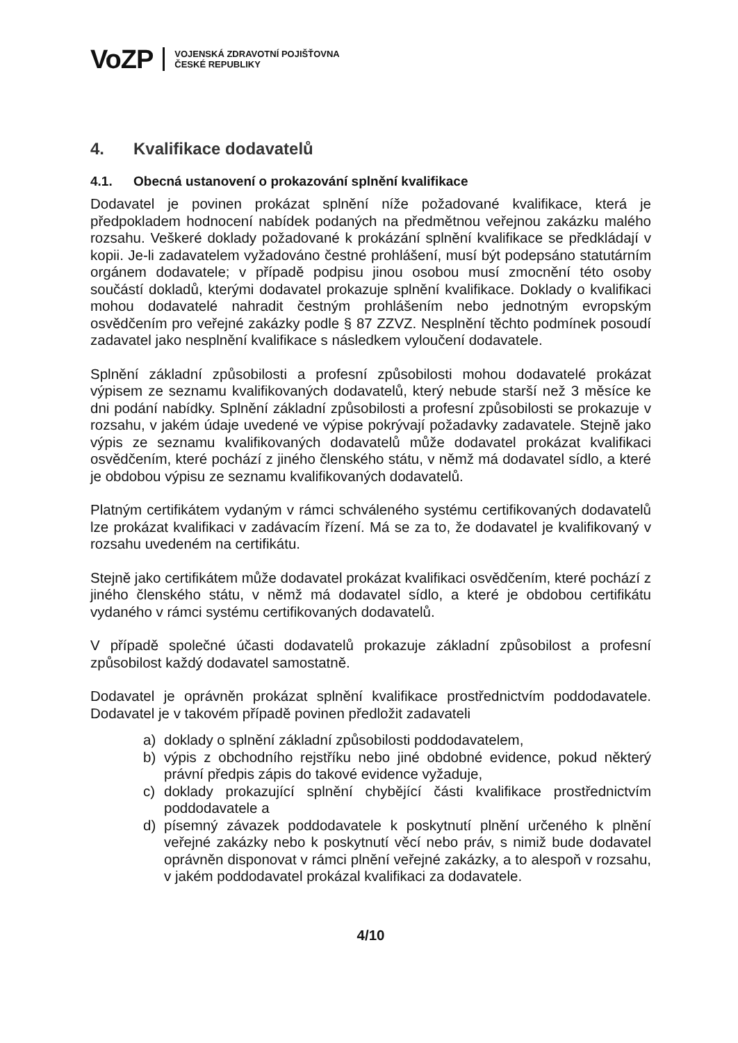VoZP VOJENSKÁ ZDRAVOTNÍ POJIŠŤOVNA
ČESKÉ REPUBLIKY
4. Kvalifikace dodavatelů
4.1. Obecná ustanovení o prokazování splnění kvalifikace
Dodavatel je povinen prokázat splnění níže požadované kvalifikace, která je předpokladem hodnocení nabídek podaných na předmětnou veřejnou zakázku malého rozsahu. Veškeré doklady požadované k prokázání splnění kvalifikace se předkládají v kopii. Je-li zadavatelem vyžadováno čestné prohlášení, musí být podepsáno statutárním orgánem dodavatele; v případě podpisu jinou osobou musí zmocnění této osoby součástí dokladů, kterými dodavatel prokazuje splnění kvalifikace. Doklady o kvalifikaci mohou dodavatelé nahradit čestným prohlášením nebo jednotným evropským osvědčením pro veřejné zakázky podle § 87 ZZVZ. Nesplnění těchto podmínek posoudí zadavatel jako nesplnění kvalifikace s následkem vyloučení dodavatele.
Splnění základní způsobilosti a profesní způsobilosti mohou dodavatelé prokázat výpisem ze seznamu kvalifikovaných dodavatelů, který nebude starší než 3 měsíce ke dni podání nabídky. Splnění základní způsobilosti a profesní způsobilosti se prokazuje v rozsahu, v jakém údaje uvedené ve výpise pokrývají požadavky zadavatele. Stejně jako výpis ze seznamu kvalifikovaných dodavatelů může dodavatel prokázat kvalifikaci osvědčením, které pochází z jiného členského státu, v němž má dodavatel sídlo, a které je obdobou výpisu ze seznamu kvalifikovaných dodavatelů.
Platným certifikátem vydaným v rámci schváleného systému certifikovaných dodavatelů lze prokázat kvalifikaci v zadávacím řízení. Má se za to, že dodavatel je kvalifikovaný v rozsahu uvedeném na certifikátu.
Stejně jako certifikátem může dodavatel prokázat kvalifikaci osvědčením, které pochází z jiného členského státu, v němž má dodavatel sídlo, a které je obdobou certifikátu vydaného v rámci systému certifikovaných dodavatelů.
V případě společné účasti dodavatelů prokazuje základní způsobilost a profesní způsobilost každý dodavatel samostatně.
Dodavatel je oprávněn prokázat splnění kvalifikace prostřednictvím poddodavatele. Dodavatel je v takovém případě povinen předložit zadavateli
a) doklady o splnění základní způsobilosti poddodavatelem,
b) výpis z obchodního rejstříku nebo jiné obdobné evidence, pokud některý právní předpis zápis do takové evidence vyžaduje,
c) doklady prokazující splnění chybějící části kvalifikace prostřednictvím poddodavatele a
d) písemný závazek poddodavatele k poskytnutí plnění určeného k plnění veřejné zakázky nebo k poskytnutí věcí nebo práv, s nimiž bude dodavatel oprávněn disponovat v rámci plnění veřejné zakázky, a to alespoň v rozsahu, v jakém poddodavatel prokázal kvalifikaci za dodavatele.
4/10